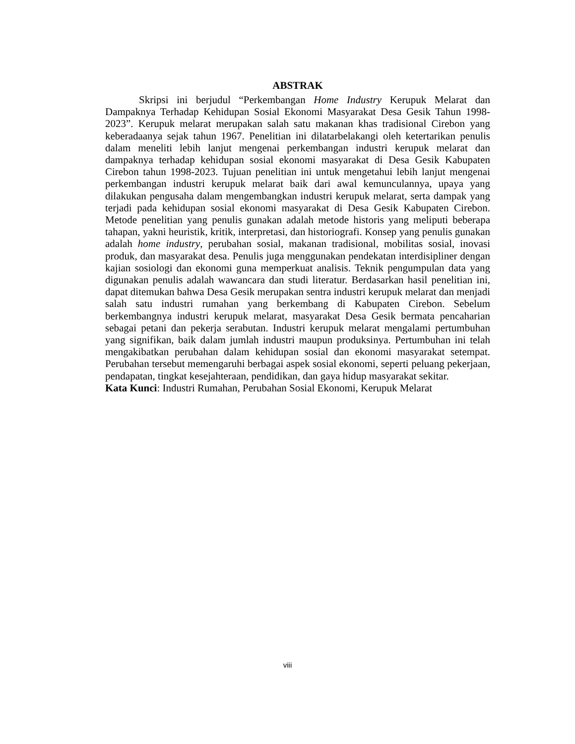ABSTRAK
Skripsi ini berjudul “Perkembangan Home Industry Kerupuk Melarat dan Dampaknya Terhadap Kehidupan Sosial Ekonomi Masyarakat Desa Gesik Tahun 1998-2023”. Kerupuk melarat merupakan salah satu makanan khas tradisional Cirebon yang keberadaanya sejak tahun 1967. Penelitian ini dilatarbelakangi oleh ketertarikan penulis dalam meneliti lebih lanjut mengenai perkembangan industri kerupuk melarat dan dampaknya terhadap kehidupan sosial ekonomi masyarakat di Desa Gesik Kabupaten Cirebon tahun 1998-2023. Tujuan penelitian ini untuk mengetahui lebih lanjut mengenai perkembangan industri kerupuk melarat baik dari awal kemunculannya, upaya yang dilakukan pengusaha dalam mengembangkan industri kerupuk melarat, serta dampak yang terjadi pada kehidupan sosial ekonomi masyarakat di Desa Gesik Kabupaten Cirebon. Metode penelitian yang penulis gunakan adalah metode historis yang meliputi beberapa tahapan, yakni heuristik, kritik, interpretasi, dan historiografi. Konsep yang penulis gunakan adalah home industry, perubahan sosial, makanan tradisional, mobilitas sosial, inovasi produk, dan masyarakat desa. Penulis juga menggunakan pendekatan interdisipliner dengan kajian sosiologi dan ekonomi guna memperkuat analisis. Teknik pengumpulan data yang digunakan penulis adalah wawancara dan studi literatur. Berdasarkan hasil penelitian ini, dapat ditemukan bahwa Desa Gesik merupakan sentra industri kerupuk melarat dan menjadi salah satu industri rumahan yang berkembang di Kabupaten Cirebon. Sebelum berkembangnya industri kerupuk melarat, masyarakat Desa Gesik bermata pencaharian sebagai petani dan pekerja serabutan. Industri kerupuk melarat mengalami pertumbuhan yang signifikan, baik dalam jumlah industri maupun produksinya. Pertumbuhan ini telah mengakibatkan perubahan dalam kehidupan sosial dan ekonomi masyarakat setempat. Perubahan tersebut memengaruhi berbagai aspek sosial ekonomi, seperti peluang pekerjaan, pendapatan, tingkat kesejahteraan, pendidikan, dan gaya hidup masyarakat sekitar.
Kata Kunci: Industri Rumahan, Perubahan Sosial Ekonomi, Kerupuk Melarat
viii